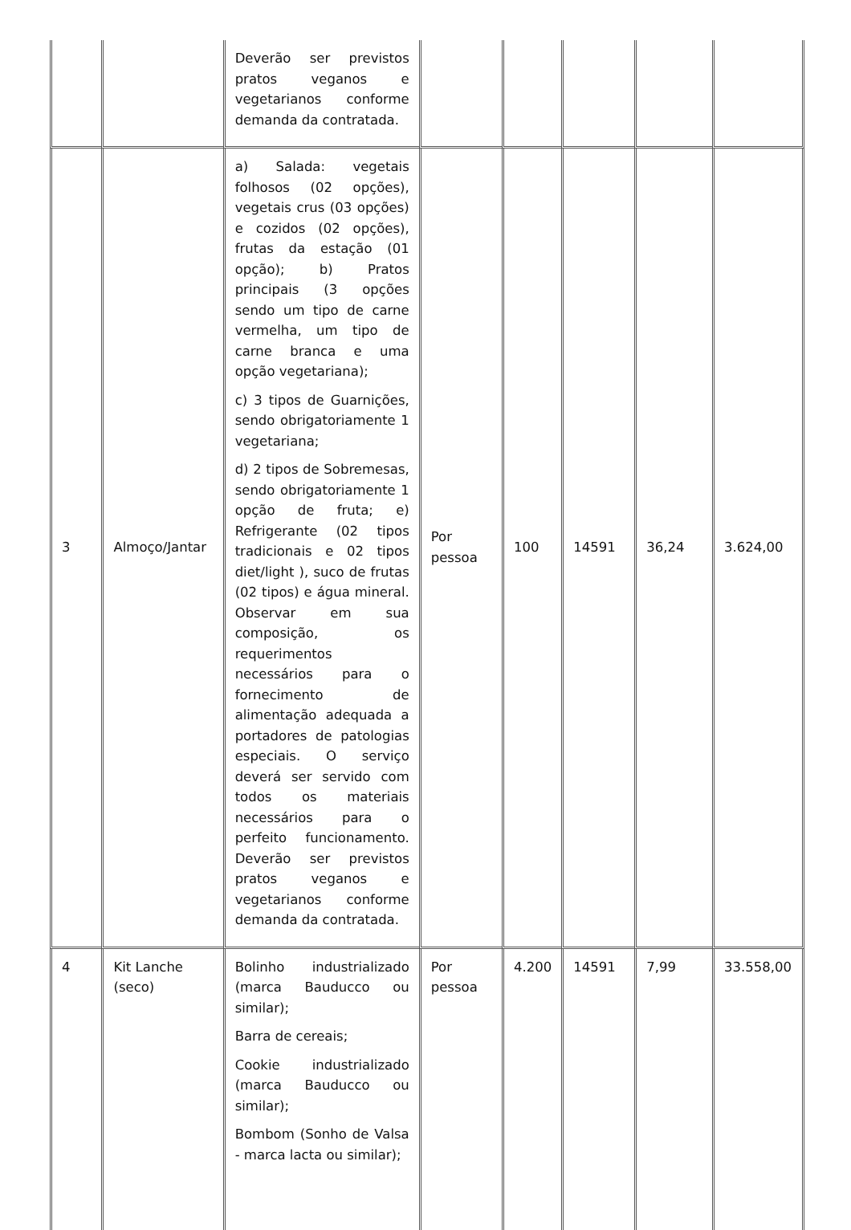| | | Deverão ser previstos pratos veganos e vegetarianos conforme demanda da contratada. | | | | | |
| 3 | Almoço/Jantar | a) Salada: vegetais folhosos (02 opções), vegetais crus (03 opções) e cozidos (02 opções), frutas da estação (01 opção); b) Pratos principais (3 opções sendo um tipo de carne vermelha, um tipo de carne branca e uma opção vegetariana); c) 3 tipos de Guarnições, sendo obrigatoriamente 1 vegetariana; d) 2 tipos de Sobremesas, sendo obrigatoriamente 1 opção de fruta; e) Refrigerante (02 tipos tradicionais e 02 tipos diet/light ), suco de frutas (02 tipos) e água mineral. Observar em sua composição, os requerimentos necessários para o fornecimento de alimentação adequada a portadores de patologias especiais. O serviço deverá ser servido com todos os materiais necessários para o perfeito funcionamento. Deverão ser previstos pratos veganos e vegetarianos conforme demanda da contratada. | Por pessoa | 100 | 14591 | 36,24 | 3.624,00 |
| 4 | Kit Lanche (seco) | Bolinho industrializado (marca Bauducco ou similar); Barra de cereais; Cookie industrializado (marca Bauducco ou similar); Bombom (Sonho de Valsa - marca lacta ou similar); | Por pessoa | 4.200 | 14591 | 7,99 | 33.558,00 |